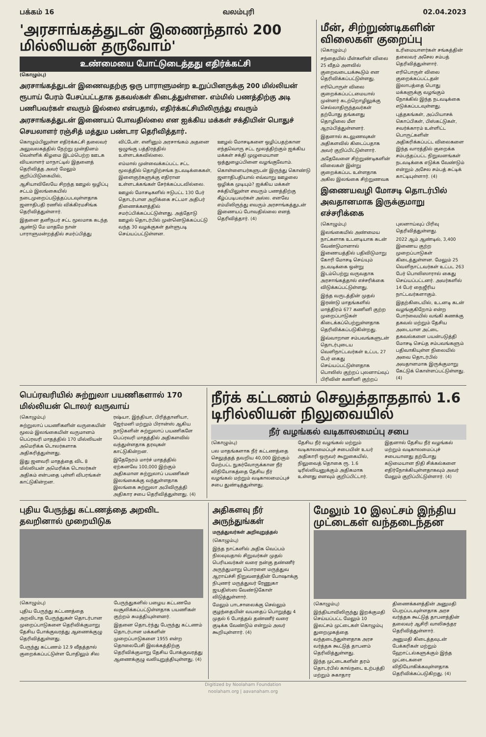பக்கம் 16 வலம்புரி 02.04.2023
'அரசாங்கத்துடன் இணைந்தால் 200 மில்லியன் தருவோம்'
உண்மையை போட்டுடைத்தது எதிர்க்கட்சி
(கொழும்பு)
அரசாங்கத்துடன் இணைவதற்கு ஒரு பாராளுமன்ற உறுப்பினருக்கு 200 மில்லியன் ரூபாய் பேரம் பேசப்பட்டதாக தகவல்கள் கிடைத்துள்ளன. எம்மில் பணத்திற்கு அடி பணிபவர்கள் எவரும் இல்லை என்பதால், எதிர்க்கட்சியிலிருந்து எவரும் அரசாங்கத்துடன் இணையப் போவதில்லை என ஐக்கிய மக்கள் சக்தியின் பொதுச் செயலாளர் ரஞ்சித் மத்தும பண்டார தெரிவித்தார்.
கொழும்பிலுள்ள எதிர்க்கட்சி தலைவர் அலுவலகத்தில் நேற்று முன்தினம் வெள்ளிக் கிழமை இடம்பெற்ற ஊடக வியலாளர் மாநாட்டில் இதனைத் தெரிவித்த அவர் மேலும் குறிப்பிடுகையில்,
ஆசியாவிலேயே சிறந்த ஊழல் ஒழிப்பு சட்டம் இலங்கையில் நடைமுறைப்படுத்தப்படவுள்ளதாக ஜனாதிபதி ரணில் விக்கிரமசிங்க தெரிவித்துள்ளார்.
இதனை தனிநபர் சட்ட மூலமாக கடந்த ஆண்டு மே மாதமே நான் பாராளுமன்றத்தில் சமர்ப்பித்து விட்டேன். எனினும் அரசாங்கம் அதனை ஒழுங்கு பத்திரத்தில் உள்ளடக்கவில்லை.
எம்மால் முன்வைக்கப்பட்ட சட்ட மூலத்தில் தொழிற்சங்க நடவடிக்கைகள், இளைஞர்களுக்கு எதிரான உள்ளடக்கங்கள் சேர்க்கப்படவில்லை.
ஊழல் மோசடிகளில் ஈடுபட்ட 130 பேர் தொடர்பான அறிக்கை சட்டமா அதிபர் திணைக்களத்தில் சமர்ப்பிக்கப்பட்டுள்ளது. அத்தோடு ஊழல் தொடர்பில் முன்னெடுக்கப்பட்டு வந்த 30 வழக்குகள் தள்ளுபடி செய்யப்பட்டுள்ளன.
ஊழல் மோசடிகளை ஒழிப்பதற்கான எந்தவொரு சட்ட மூலத்திற்கும் ஐக்கிய மக்கள் சக்தி முழுமையான ஒத்துழைப்பினை வழங்குவோம்.
கொள்ளையர்களுடன் இருந்து கொண்டு ஜனாதிபதியால் எவ்வாறு ஊழலை ஒழிக்க முடியும்? ஐக்கிய மக்கள் சக்தியிலுள்ள எவரும் பணத்திற்கு கீழ்ப்படிபவர்கள் அல்ல. எனவே எம்மிலிருந்து எவரும் அரசாங்கத்துடன் இணையப் போவதில்லை எனத் தெரிவித்தார். (4)
மீன், சிற்றுண்டிகளின் விலைகள் குறைப்பு
(கொழும்பு)
சந்தையில் மீன்களின் விலை 25 வீதம் அளவில் குறைவடையக்கூடும் என தெரிவிக்கப்பட்டுள்ளது.
எரிபொருள் விலை குறைக்கப்பட்டமையால் முன்னர் கடற்றொழிலுக்கு செல்லாதிருந்தவர்கள் தற்போது தங்களது தொழிலை மீள ஆரம்பித்துள்ளனர்.
இதனால் கடலுணவுகள் அதிகளவில் கிடைப்பதாக அவர் குறிப்பிட்டுள்ளார்.
அதேவேளை சிற்றுண்டிகளின் விலைகள் இன்று குறைக்கப்பட உள்ளதாக அகில இலங்கை சிற்றுணவக உரிமையாளர்கள் சங்கத்தின் தலைவர் அசேல சம்பத் தெரிவித்துள்ளார்.
எரிபொருள் விலை குறைக்கப்பட்டதன் இலாபத்தை பொது மக்களுக்கு வழங்கும் நோக்கில் இந்த நடவடிக்கை எடுக்கப்படவுள்ளது.
புத்தகங்கள், அப்பியாசக் கொப்பிகள், பிஸ்கட்டுகள், சவர்க்காரம் உள்ளிட்ட பொருட்களின் அதிகரிக்கப்பட்ட விலைகளை இந்த வாரத்தில் குறைக்க சம்பந்தப்பட்ட நிறுவனங்கள் நடவடிக்கை எடுக்க வேண்டும் என்றும் அசேல சம்பத் சுட்டிக் காட்டியுள்ளார். (4)
இணையவழி மோசடி தொடர்பில் அவதானமாக இருக்குமாறு எச்சரிக்கை
(கொழும்பு)
இலங்கையில் அண்மைய நாட்களாக உடனடியாக கடன் வேண்டுமானால் இணையத்தில் பதிவிடுமாறு கோரி மோசடி செய்யும் நடவடிக்கை ஒன்று இடம்பெற்று வருவதாக அரசாங்கத்தால் எச்சரிக்கை விடுக்கப்பட்டுள்ளது.
இந்த வருடத்தின் முதல் இரண்டு மாதங்களில் மாத்திரம் 677 கணினி குற்ற முறைப்பாடுகள் கிடைக்கப்பெற்றுள்ளதாக தெரிவிக்கப்படுகின்றது.
இவ்வாறான சம்பவங்களுடன் தொடர்புடைய வெளிநாட்டவர்கள் உட்பட 27 பேர் கைது செய்யப்பட்டுள்ளதாக பொலிஸ் குற்றப் புலனாய்வுப் பிரிவின் கணினி குற்றப் புலனாய்வுப் பிரிவு தெரிவித்துள்ளது.
2022 ஆம் ஆண்டில், 3,400 இணைய குற்ற முறைப்பாடுகள் கிடைத்துள்ளன. மேலும் 25 வெளிநாட்டவர்கள் உட்பட 263 பேர் பொலிஸாரால் கைது செய்யப்பட்டனர். அவர்களில் 14 பேர் நைஜீரிய நாட்டவர்களாகும்.
இதற்கிடையில், உடனடி கடன் வழங்குகிறோம் என்ற போர்வையில் வங்கி கணக்கு தகவல் மற்றும் தேசிய அடையாள அட்டை தகவல்களை பயன்படுத்தி மோசடி செய்த சம்பவங்களும் பதிவாகியுள்ள நிலையில் அவை தொடர்பில் அவதானமாக இருக்குமாறு கேட்டுக் கொள்ளப்பட்டுள்ளது. (4)
பெப்ரவரியில் சுற்றுலா பயணிகளால் 170 மில்லியன் டொலர் வருவாய்
(கொழும்பு)
சுற்றுலாப் பயணிகளின் வருகையின் மூலம் இலங்கையின் வருமானம் பெப்ரவரி மாதத்தில் 170 மில்லியன் அமெரிக்க டொலர்களாக அதிகரித்துள்ளது.
இது ஜனவரி மாதத்தை விட 8 மில்லியன் அமெரிக்க டொலர்கள் அதிகம் என்பதை புள்ளி விபரங்கள் காட்டுகின்றன.
ரஷ்யா, இந்தியா, பிரித்தானியா, ஜேர்மனி மற்றும் பிரான்ஸ் ஆகிய நாடுகளின் சுற்றுலாப் பயணிகளே பெப்ரவரி மாதத்தில் அதிகளவில் வந்துள்ளதாக தரவுகள் காட்டுகின்றன.
இதேநேரம் மார்ச் மாதத்தில் ஏற்கனவே 100,000 இற்கும் அதிகமான சுற்றுலாப் பயணிகள் இலங்கைக்கு வந்துள்ளதாக இலங்கை சுற்றுலா அபிவிருத்தி அதிகார சபை தெரிவித்துள்ளது. (4)
நீர்க் கட்டணம் செலுத்தாததால் 1.6 டிரில்லியன் நிலுவையில்
நீர் வழங்கல் வடிகாலமைப்பு சபை
(கொழும்பு)
பல மாதங்களாக நீர் கட்டணத்தை செலுத்தத் தவறிய 40,000 இற்கும் மேற்பட்ட நுகர்வோருக்கான நீர் விநியோகத்தை தேசிய நீர் வழங்கல் மற்றும் வடிகாலமைப்புச் சபை துண்டித்துள்ளது.
தேசிய நீர் வழங்கல் மற்றும் வடிகாலமைப்புச் சபையின் உயர் அதிகாரி ஒருவர் கூறுகையில், நிலுவைத் தொகை ரூ. 1.6 டிரில்லியனுக்கும் அதிகமாக உள்ளது எனவும் குறிப்பிட்டார்.
இதனால் தேசிய நீர் வழங்கல் மற்றும் வடிகாலமைப்புச் சபையானது தற்போது கடுமையான நிதி சிக்கல்களை எதிர்நோக்கியுள்ளதாகவும் அவர் மேலும் குறிப்பிட்டுள்ளார். (4)
புதிய பேருந்து கட்டணத்தை அறவிட தவறினால் முறையிடுக
(கொழும்பு)
புதிய பேருந்து கட்டணத்தை அறவிடாத பேருந்துகள் தொடர்பான முறைப்பாடுகளை தெரிவிக்குமாறு தேசிய போக்குவரத்து ஆணைக்குழு தெரிவித்துள்ளது.
பேருந்து கட்டணம் 12.9 வீதத்தால் குறைக்கப்பட்டுள்ள போதிலும் சில பேருந்துகளில் பழைய கட்டணமே வசூலிக்கப்பட்டுள்ளதாக பயணிகள் குற்றம் சுமத்தியுள்ளனர்.
இதனை தொடர்ந்து பேருந்து கட்டணம் தொடர்பான மக்களின் முறைப்பாடுகளை 1955 என்ற தொலைபேசி இலக்கத்திற்கு தெரிவிக்குமாறு தேசிய போக்குவரத்து ஆணைக்குழு வலியுறுத்தியுள்ளது. (4)
அதிகளவு நீர் அருந்துங்கள்
மருத்துவர்கள் அறிவுறுத்தல்
(கொழும்பு)
இந்த நாட்களில் அதிக வெப்பம் நிலவுவதால் சிறுவர்கள் முதல் பெரியவர்கள் வரை நன்கு தண்ணீர் அருந்துமாறு பொரளை மருத்துவ ஆராய்ச்சி நிறுவனத்தின் போஷாக்கு நிபுணர் மருத்துவர் ரேணுகா ஜயதிஸ்ஸ வேண்டுகோள் விடுத்துள்ளார்.
மேலும் பாடசாலைக்கு செல்லும் குழந்தையின் வயதைப் பொறுத்து 4 முதல் 6 போத்தல் தண்ணீர் வரை குடிக்க வேண்டும் என்றும் அவர் கூறியுள்ளார். (4)
மேலும் 10 இலட்சம் இந்திய முட்டைகள் வந்தடைந்தன
(கொழும்பு)
இந்தியாவிலிருந்து இறக்குமதி செய்யப்பட்ட மேலும் 10 இலட்சம் முட்டைகள் கொழும்பு துறைமுகத்தை வந்தடைந்துள்ளதாக அரச வர்த்தக கூட்டுத் தாபனம் தெரிவித்துள்ளது.
இந்த முட்டைகளின் தரம் தொடர்பில் கால்நடை உற்பத்தி மற்றும் சுகாதார திணைக்களத்தின் அனுமதி பெறப்படவுள்ளதாக அரச வர்த்தக கூட்டுத் தாபனத்தின் தலைவர் ஆசிரி வாலிசுந்தர தெரிவித்துள்ளார்.
அனுமதி கிடைத்தவுடன் பேக்கரிகள் மற்றும் ஹோட்டல்களுக்கும் இந்த முட்டைகளை விநியோகிக்கவுள்ளதாக தெரிவிக்கப்படுகிறது. (4)
Digitized by Noolaham Foundation
noolaham.org | aavanaham.org